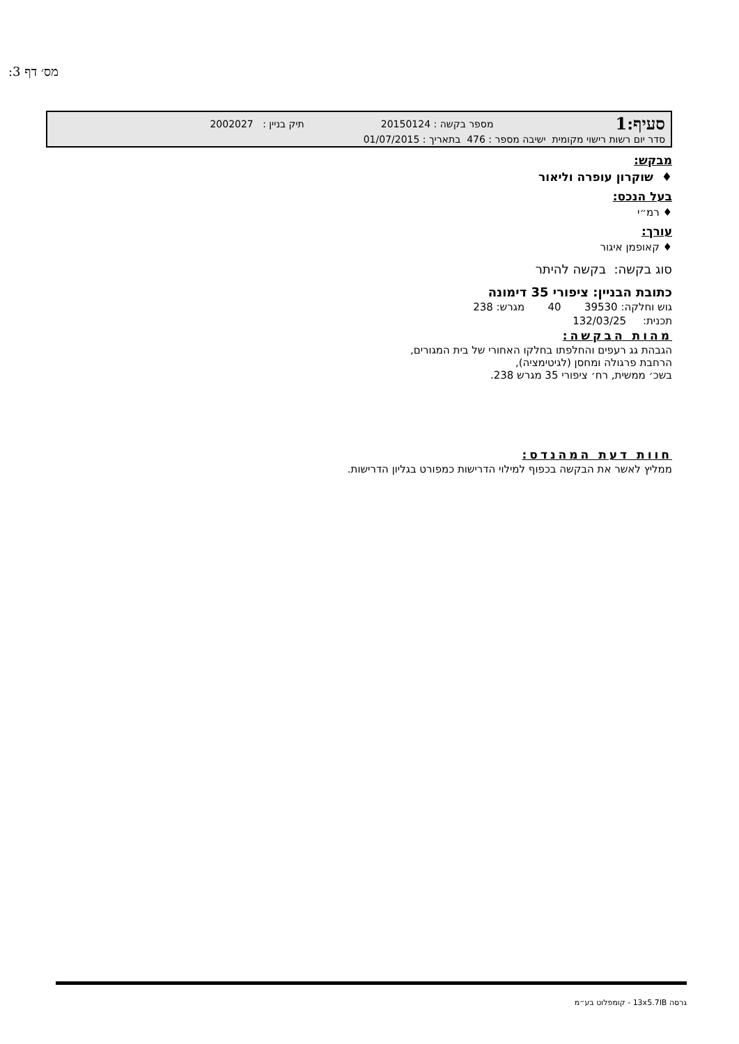מס׳ דף 3:
סעיף:1 מספר בקשה : 20150124 תיק בניין : 2002027
סדר יום רשות רישוי מקומית ישיבה מספר : 476 בתאריך : 01/07/2015
מבקש:
♦ שוקרון עופרה וליאור
בעל הנכס:
♦ רמ״י
עורך:
♦ קאופמן איגור
סוג בקשה: בקשה להיתר
כתובת הבניין: ציפורי 35 דימונה
גוש וחלקה: 39530 40 מגרש: 238
תכנית: 132/03/25
מהות הבקשה:
הגבהת גג רעפים והחלפתו בחלקו האחורי של בית המגורים,
הרחבת פרגולה ומחסן (לגיטימציה),
בשכ׳ ממשית, רח׳ ציפורי 35 מגרש 238.
חוות דעת המהנדס:
ממליץ לאשר את הבקשה בכפוף למילוי הדרישות כמפורט בגליון הדרישות.
גרסה 13x5.7IB - קומפלוט בע״מ